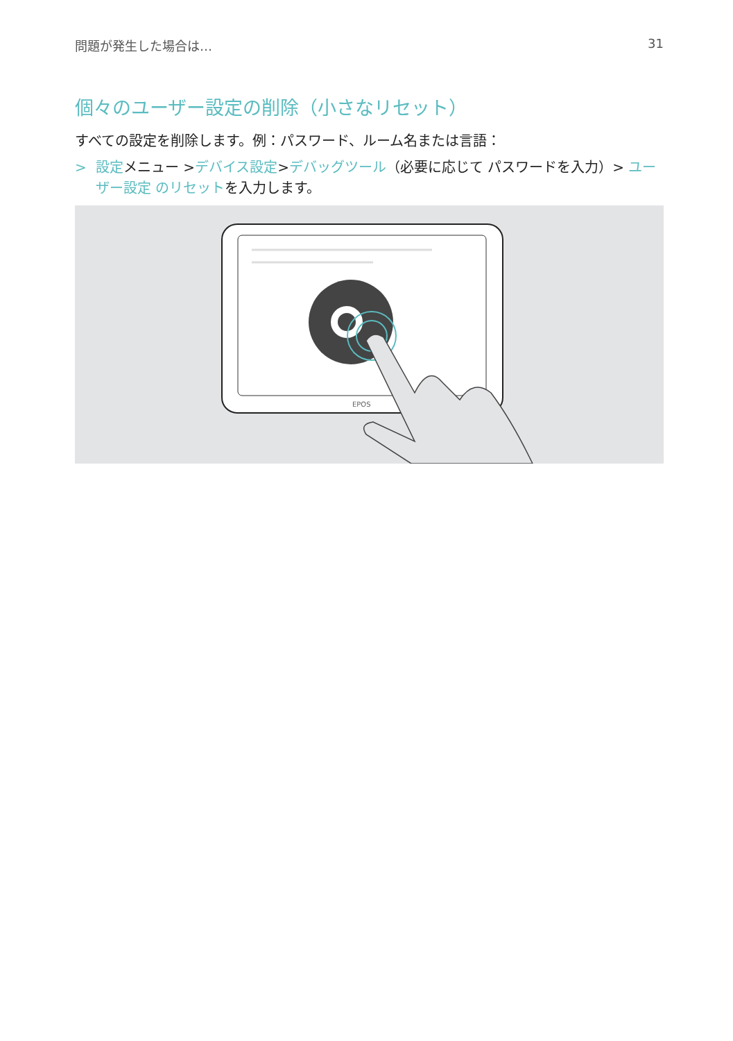問題が発生した場合は… 31
個々のユーザー設定の削除（小さなリセット）
すべての設定を削除します。例：パスワード、ルーム名または言語：
> 設定メニュー >デバイス設定>デバッグツール（必要に応じて パスワードを入力）> ユーザー設定 のリセットを入力します。
EPOS